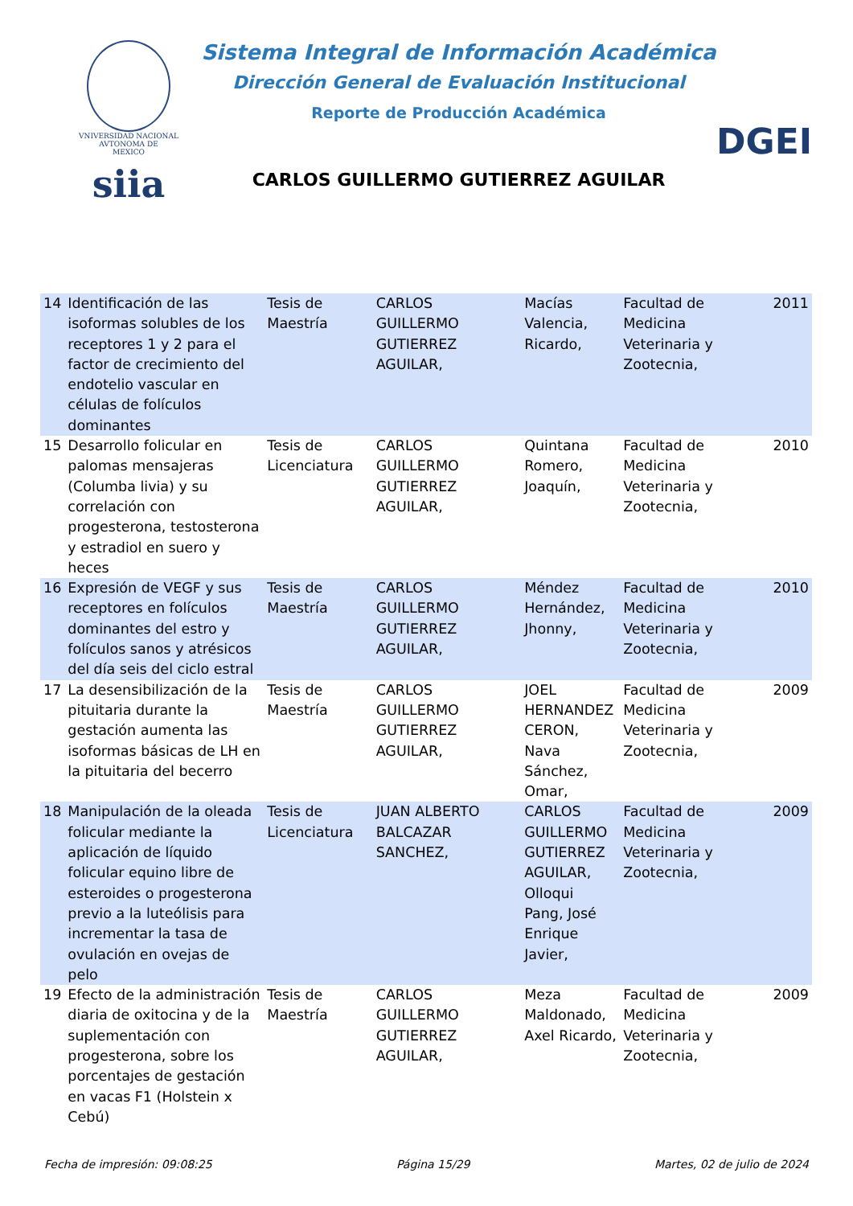VNIVERSIDAD NACIONAL
AVTONOMA DE
MEXICO
siia
Sistema Integral de Información Académica
Dirección General de Evaluación Institucional
Reporte de Producción Académica
CARLOS GUILLERMO GUTIERREZ AGUILAR
DGEI
| 14 | Identificación de las isoformas solubles de los receptores 1 y 2 para el factor de crecimiento del endotelio vascular en células de folículos dominantes | Tesis de Maestría | CARLOS GUILLERMO GUTIERREZ AGUILAR, | Macías Valencia, Ricardo, | Facultad de Medicina Veterinaria y Zootecnia, | 2011 |
| 15 | Desarrollo folicular en palomas mensajeras (Columba livia) y su correlación con progesterona, testosterona y estradiol en suero y heces | Tesis de Licenciatura | CARLOS GUILLERMO GUTIERREZ AGUILAR, | Quintana Romero, Joaquín, | Facultad de Medicina Veterinaria y Zootecnia, | 2010 |
| 16 | Expresión de VEGF y sus receptores en folículos dominantes del estro y folículos sanos y atrésicos del día seis del ciclo estral | Tesis de Maestría | CARLOS GUILLERMO GUTIERREZ AGUILAR, | Méndez Hernández, Jhonny, | Facultad de Medicina Veterinaria y Zootecnia, | 2010 |
| 17 | La desensibilización de la pituitaria durante la gestación aumenta las isoformas básicas de LH en la pituitaria del becerro | Tesis de Maestría | CARLOS GUILLERMO GUTIERREZ AGUILAR, | JOEL HERNANDEZ CERON, Nava Sánchez, Omar, | Facultad de Medicina Veterinaria y Zootecnia, | 2009 |
| 18 | Manipulación de la oleada folicular mediante la aplicación de líquido folicular equino libre de esteroides o progesterona previo a la luteólisis para incrementar la tasa de ovulación en ovejas de pelo | Tesis de Licenciatura | JUAN ALBERTO BALCAZAR SANCHEZ, | CARLOS GUILLERMO GUTIERREZ AGUILAR, Olloqui Pang, José Enrique Javier, | Facultad de Medicina Veterinaria y Zootecnia, | 2009 |
| 19 | Efecto de la administración diaria de oxitocina y de la suplementación con progesterona, sobre los porcentajes de gestación en vacas F1 (Holstein x Cebú) | Tesis de Maestría | CARLOS GUILLERMO GUTIERREZ AGUILAR, | Meza Maldonado, Axel Ricardo, | Facultad de Medicina Veterinaria y Zootecnia, | 2009 |
Fecha de impresión: 09:08:25 Página 15/29 Martes, 02 de julio de 2024